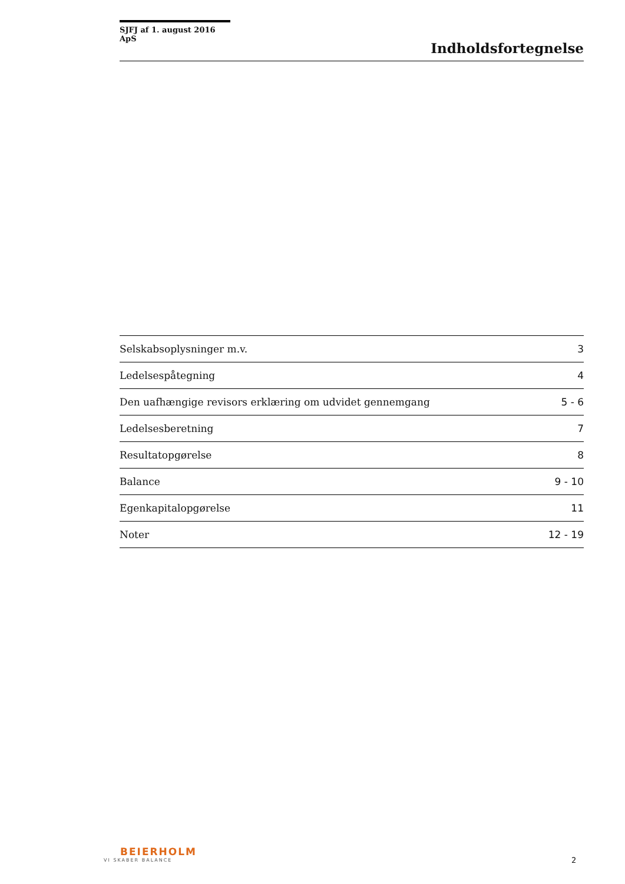SJFJ af 1. august 2016 ApS
Indholdsfortegnelse
| Selskabsoplysninger m.v. | 3 |
| Ledelsespåtegning | 4 |
| Den uafhængige revisors erklæring om udvidet gennemgang | 5 - 6 |
| Ledelsesberetning | 7 |
| Resultatopgørelse | 8 |
| Balance | 9 - 10 |
| Egenkapitalopgørelse | 11 |
| Noter | 12 - 19 |
BEIERHOLM
VI SKABER BALANCE
2